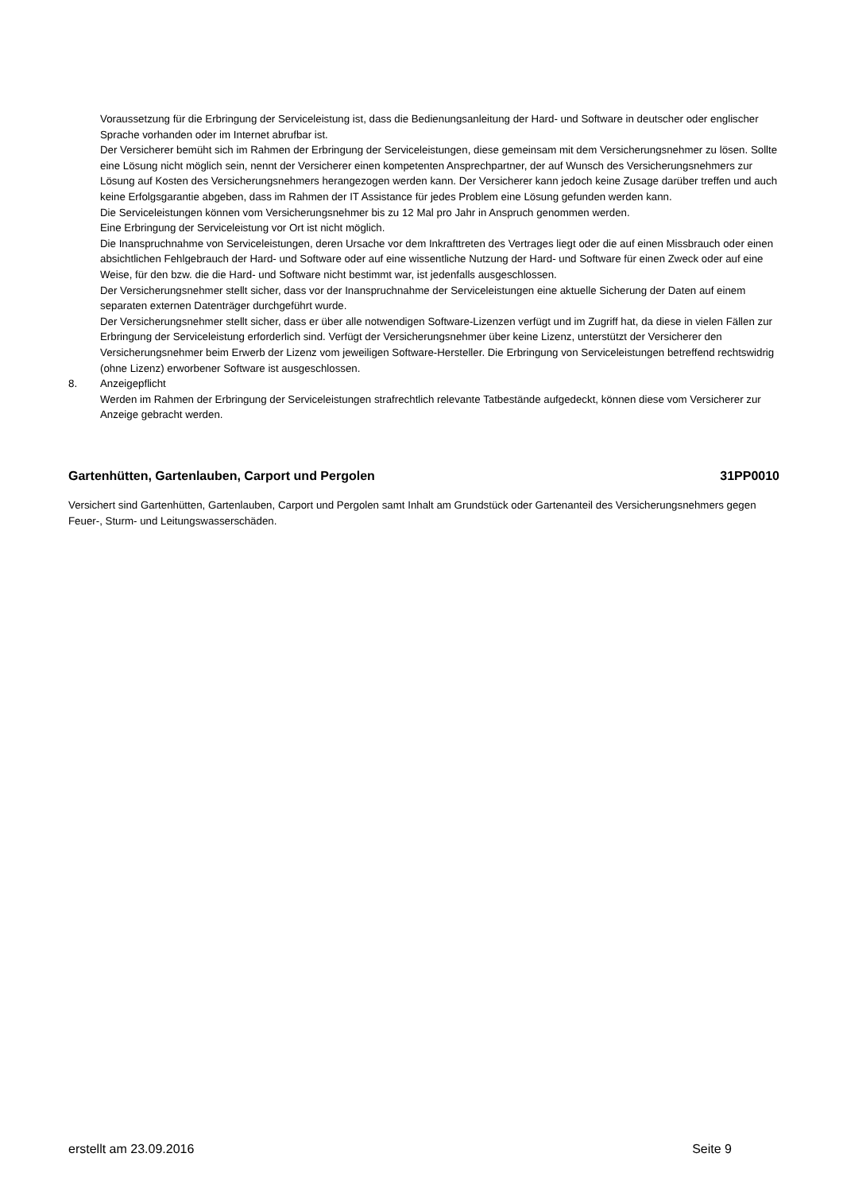Voraussetzung für die Erbringung der Serviceleistung ist, dass die Bedienungsanleitung der Hard- und Software in deutscher oder englischer Sprache vorhanden oder im Internet abrufbar ist.
Der Versicherer bemüht sich im Rahmen der Erbringung der Serviceleistungen, diese gemeinsam mit dem Versicherungsnehmer zu lösen. Sollte eine Lösung nicht möglich sein, nennt der Versicherer einen kompetenten Ansprechpartner, der auf Wunsch des Versicherungsnehmers zur Lösung auf Kosten des Versicherungsnehmers herangezogen werden kann. Der Versicherer kann jedoch keine Zusage darüber treffen und auch keine Erfolgsgarantie abgeben, dass im Rahmen der IT Assistance für jedes Problem eine Lösung gefunden werden kann.
Die Serviceleistungen können vom Versicherungsnehmer bis zu 12 Mal pro Jahr in Anspruch genommen werden.
Eine Erbringung der Serviceleistung vor Ort ist nicht möglich.
Die Inanspruchnahme von Serviceleistungen, deren Ursache vor dem Inkrafttreten des Vertrages liegt oder die auf einen Missbrauch oder einen absichtlichen Fehlgebrauch der Hard- und Software oder auf eine wissentliche Nutzung der Hard- und Software für einen Zweck oder auf eine Weise, für den bzw. die die Hard- und Software nicht bestimmt war, ist jedenfalls ausgeschlossen.
Der Versicherungsnehmer stellt sicher, dass vor der Inanspruchnahme der Serviceleistungen eine aktuelle Sicherung der Daten auf einem separaten externen Datenträger durchgeführt wurde.
Der Versicherungsnehmer stellt sicher, dass er über alle notwendigen Software-Lizenzen verfügt und im Zugriff hat, da diese in vielen Fällen zur Erbringung der Serviceleistung erforderlich sind. Verfügt der Versicherungsnehmer über keine Lizenz, unterstützt der Versicherer den Versicherungsnehmer beim Erwerb der Lizenz vom jeweiligen Software-Hersteller. Die Erbringung von Serviceleistungen betreffend rechtswidrig (ohne Lizenz) erworbener Software ist ausgeschlossen.
8. Anzeigepflicht
Werden im Rahmen der Erbringung der Serviceleistungen strafrechtlich relevante Tatbestände aufgedeckt, können diese vom Versicherer zur Anzeige gebracht werden.
Gartenhütten, Gartenlauben, Carport und Pergolen 31PP0010
Versichert sind Gartenhütten, Gartenlauben, Carport und Pergolen samt Inhalt am Grundstück oder Gartenanteil des Versicherungsnehmers gegen Feuer-, Sturm- und Leitungswasserschäden.
erstellt am 23.09.2016 Seite 9